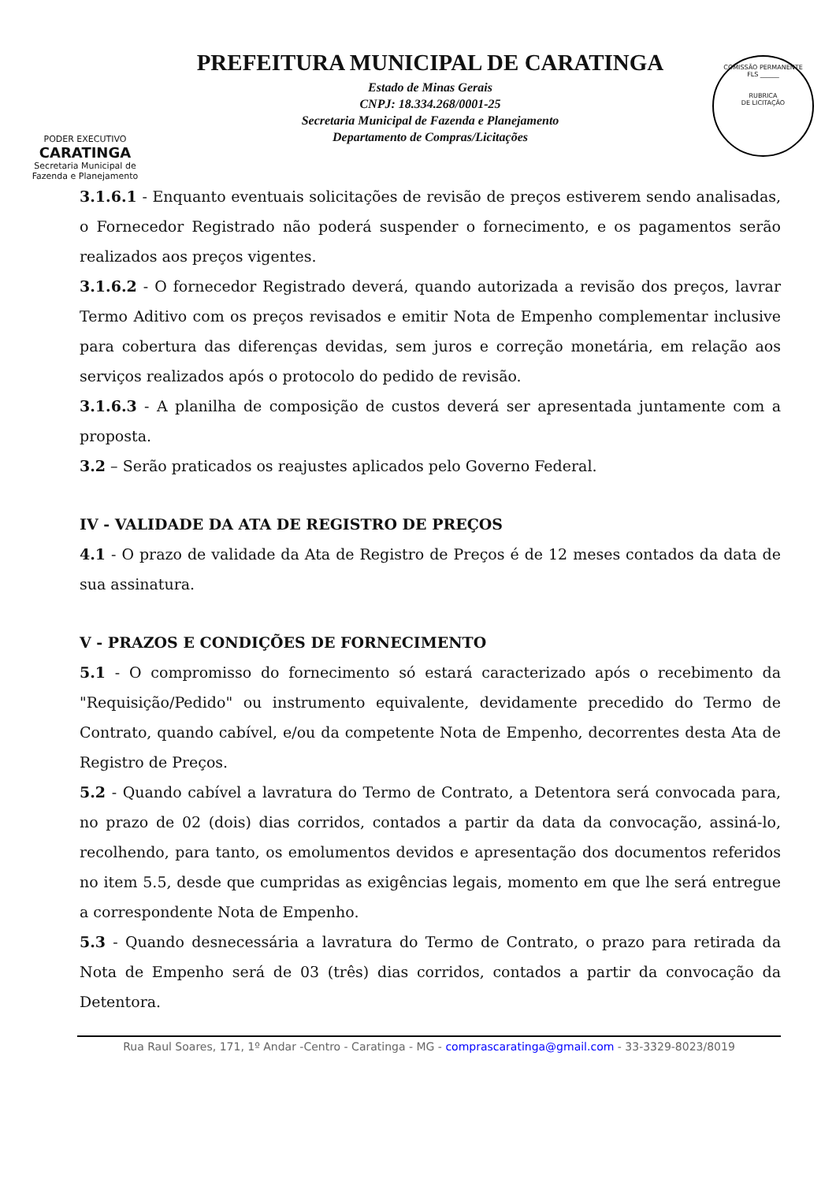PODER EXECUTIVO
CARATINGA
Secretaria Municipal de
Fazenda e Planejamento
PREFEITURA MUNICIPAL DE CARATINGA
Estado de Minas Gerais
CNPJ: 18.334.268/0001-25
Secretaria Municipal de Fazenda e Planejamento
Departamento de Compras/Licitações
COMISSÃO PERMANENTE
FLS ______
RUBRICA
DE LICITAÇÃO
3.1.6.1 - Enquanto eventuais solicitações de revisão de preços estiverem sendo analisadas, o Fornecedor Registrado não poderá suspender o fornecimento, e os pagamentos serão realizados aos preços vigentes.
3.1.6.2 - O fornecedor Registrado deverá, quando autorizada a revisão dos preços, lavrar Termo Aditivo com os preços revisados e emitir Nota de Empenho complementar inclusive para cobertura das diferenças devidas, sem juros e correção monetária, em relação aos serviços realizados após o protocolo do pedido de revisão.
3.1.6.3 - A planilha de composição de custos deverá ser apresentada juntamente com a proposta.
3.2 – Serão praticados os reajustes aplicados pelo Governo Federal.
IV - VALIDADE DA ATA DE REGISTRO DE PREÇOS
4.1 - O prazo de validade da Ata de Registro de Preços é de 12 meses contados da data de sua assinatura.
V - PRAZOS E CONDIÇÕES DE FORNECIMENTO
5.1 - O compromisso do fornecimento só estará caracterizado após o recebimento da "Requisição/Pedido" ou instrumento equivalente, devidamente precedido do Termo de Contrato, quando cabível, e/ou da competente Nota de Empenho, decorrentes desta Ata de Registro de Preços.
5.2 - Quando cabível a lavratura do Termo de Contrato, a Detentora será convocada para, no prazo de 02 (dois) dias corridos, contados a partir da data da convocação, assiná-lo, recolhendo, para tanto, os emolumentos devidos e apresentação dos documentos referidos no item 5.5, desde que cumpridas as exigências legais, momento em que lhe será entregue a correspondente Nota de Empenho.
5.3 - Quando desnecessária a lavratura do Termo de Contrato, o prazo para retirada da Nota de Empenho será de 03 (três) dias corridos, contados a partir da convocação da Detentora.
Rua Raul Soares, 171, 1º Andar -Centro - Caratinga - MG - comprascaratinga@gmail.com - 33-3329-8023/8019